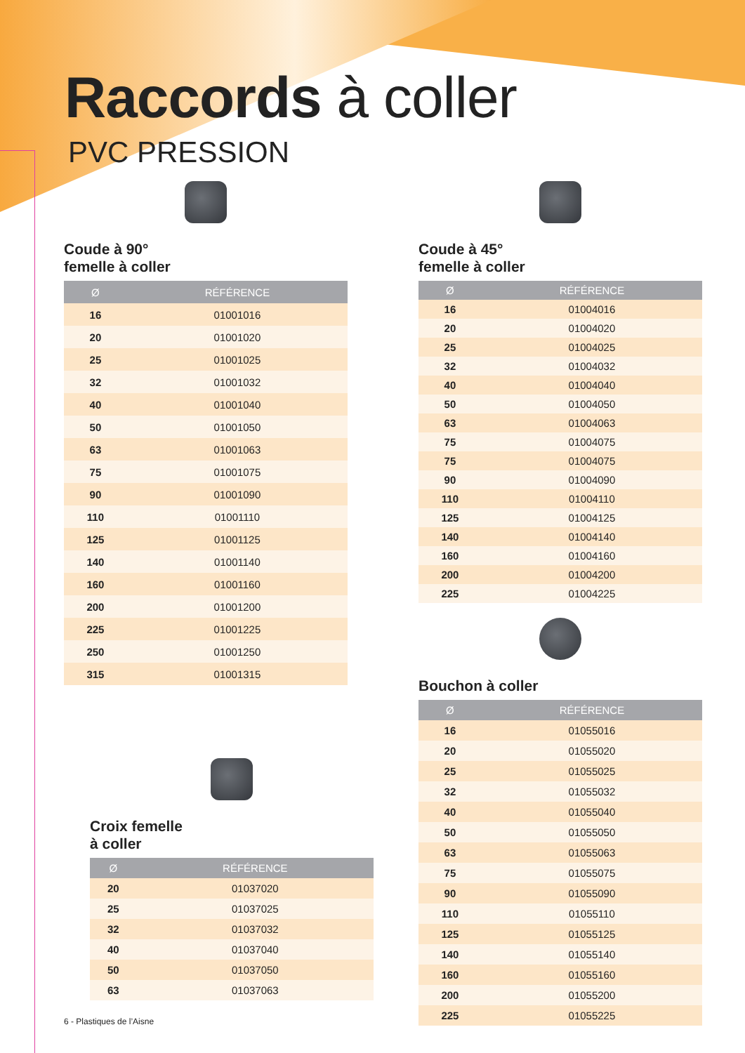Raccords à coller
PVC PRESSION
Coude à 90°
femelle à coller
| Ø | RÉFÉRENCE |
| --- | --- |
| 16 | 01001016 |
| 20 | 01001020 |
| 25 | 01001025 |
| 32 | 01001032 |
| 40 | 01001040 |
| 50 | 01001050 |
| 63 | 01001063 |
| 75 | 01001075 |
| 90 | 01001090 |
| 110 | 01001110 |
| 125 | 01001125 |
| 140 | 01001140 |
| 160 | 01001160 |
| 200 | 01001200 |
| 225 | 01001225 |
| 250 | 01001250 |
| 315 | 01001315 |
Coude à 45°
femelle à coller
| Ø | RÉFÉRENCE |
| --- | --- |
| 16 | 01004016 |
| 20 | 01004020 |
| 25 | 01004025 |
| 32 | 01004032 |
| 40 | 01004040 |
| 50 | 01004050 |
| 63 | 01004063 |
| 75 | 01004075 |
| 75 | 01004075 |
| 90 | 01004090 |
| 110 | 01004110 |
| 125 | 01004125 |
| 140 | 01004140 |
| 160 | 01004160 |
| 200 | 01004200 |
| 225 | 01004225 |
Bouchon à coller
| Ø | RÉFÉRENCE |
| --- | --- |
| 16 | 01055016 |
| 20 | 01055020 |
| 25 | 01055025 |
| 32 | 01055032 |
| 40 | 01055040 |
| 50 | 01055050 |
| 63 | 01055063 |
| 75 | 01055075 |
| 90 | 01055090 |
| 110 | 01055110 |
| 125 | 01055125 |
| 140 | 01055140 |
| 160 | 01055160 |
| 200 | 01055200 |
| 225 | 01055225 |
Croix femelle
à coller
| Ø | RÉFÉRENCE |
| --- | --- |
| 20 | 01037020 |
| 25 | 01037025 |
| 32 | 01037032 |
| 40 | 01037040 |
| 50 | 01037050 |
| 63 | 01037063 |
6 - Plastiques de l’Aisne